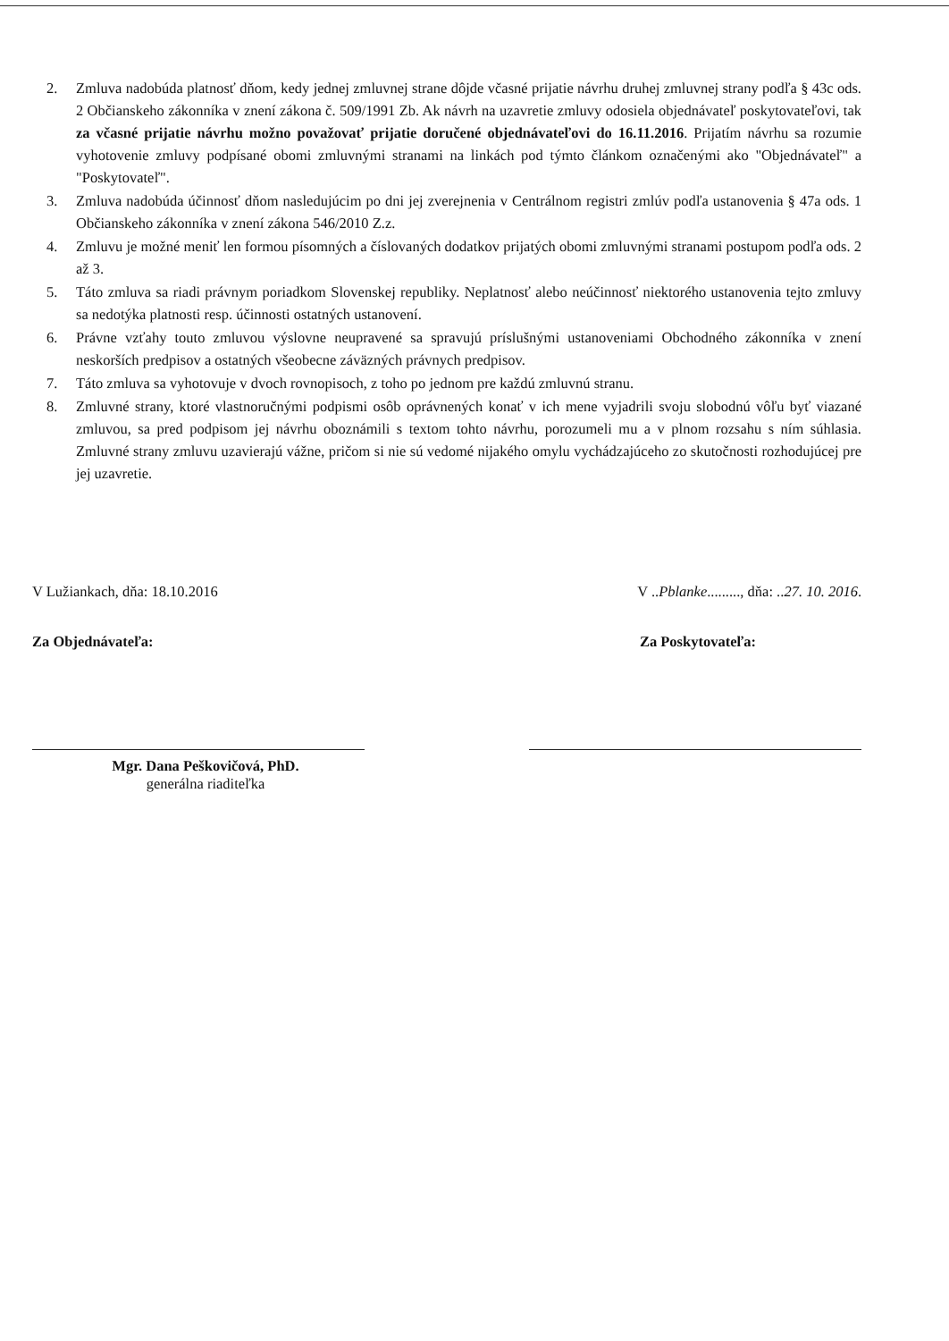2. Zmluva nadobúda platnosť dňom, kedy jednej zmluvnej strane dôjde včasné prijatie návrhu druhej zmluvnej strany podľa § 43c ods. 2 Občianskeho zákonníka v znení zákona č. 509/1991 Zb. Ak návrh na uzavretie zmluvy odosiela objednávateľ poskytovateľovi, tak za včasné prijatie návrhu možno považovať prijatie doručené objednávateľovi do 16.11.2016. Prijatím návrhu sa rozumie vyhotovenie zmluvy podpísané obomi zmluvnými stranami na linkách pod týmto článkom označenými ako "Objednávateľ" a "Poskytovateľ".
3. Zmluva nadobúda účinnosť dňom nasledujúcim po dni jej zverejnenia v Centrálnom registri zmlúv podľa ustanovenia § 47a ods. 1 Občianskeho zákonníka v znení zákona 546/2010 Z.z.
4. Zmluvu je možné meniť len formou písomných a číslovaných dodatkov prijatých obomi zmluvnými stranami postupom podľa ods. 2 až 3.
5. Táto zmluva sa riadi právnym poriadkom Slovenskej republiky. Neplatnosť alebo neúčinnosť niektorého ustanovenia tejto zmluvy sa nedotýka platnosti resp. účinnosti ostatných ustanovení.
6. Právne vzťahy touto zmluvou výslovne neupravené sa spravujú príslušnými ustanoveniami Obchodného zákonníka v znení neskorších predpisov a ostatných všeobecne záväzných právnych predpisov.
7. Táto zmluva sa vyhotovuje v dvoch rovnopisoch, z toho po jednom pre každú zmluvnú stranu.
8. Zmluvné strany, ktoré vlastnoručnými podpismi osôb oprávnených konať v ich mene vyjadrili svoju slobodnú vôľu byť viazané zmluvou, sa pred podpisom jej návrhu oboznámili s textom tohto návrhu, porozumeli mu a v plnom rozsahu s ním súhlasia. Zmluvné strany zmluvu uzavierajú vážne, pričom si nie sú vedomé nijakého omylu vychádzajúceho zo skutočnosti rozhodujúcej pre jej uzavretie.
V Lužiankach, dňa: 18.10.2016 V ..Pblanke........., dňa: ..27. 10. 2016.
Za Objednávateľa: Za Poskytovateľa:
Mgr. Dana Peškovičová, PhD.
generálna riaditeľka